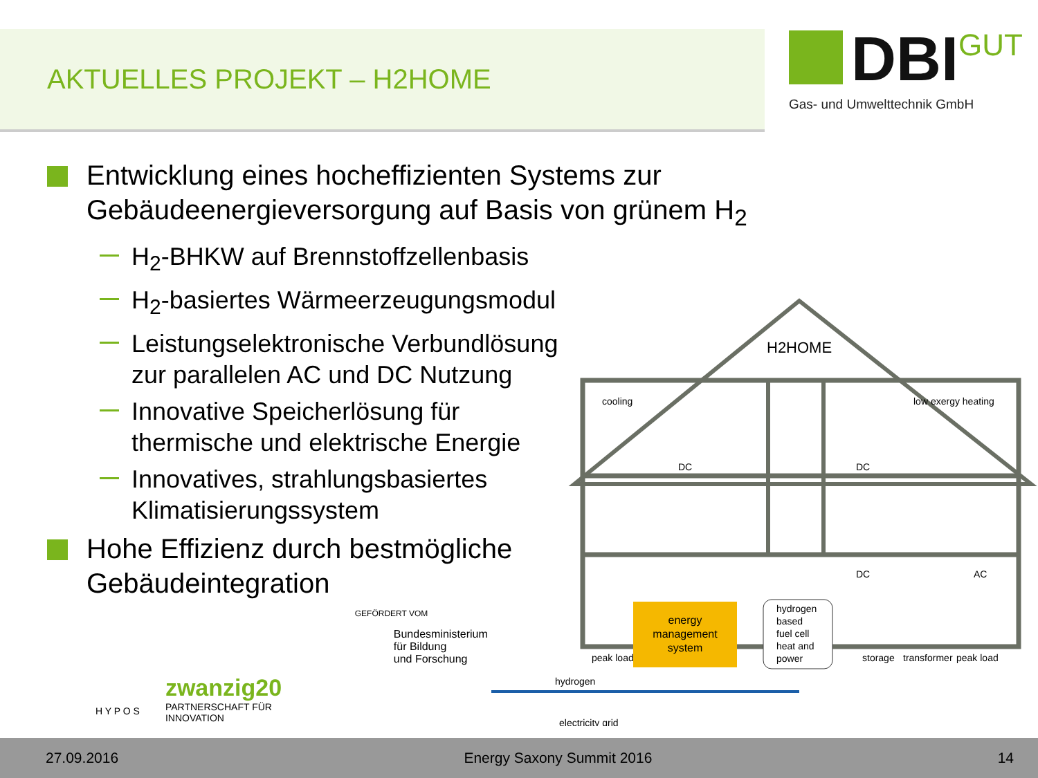AKTUELLES PROJEKT – H2HOME
DBI GUT
Gas- und Umwelttechnik GmbH
Entwicklung eines hocheffizienten Systems zur Gebäudeenergieversorgung auf Basis von grünem H<sub>2</sub>
H<sub>2</sub>-BHKW auf Brennstoffzellenbasis
H<sub>2</sub>-basiertes Wärmeerzeugungsmodul
Leistungselektronische Verbundlösung
zur parallelen AC und DC Nutzung
Innovative Speicherlösung für
thermische und elektrische Energie
Innovatives, strahlungsbasiertes
Klimatisierungssystem
Hohe Effizienz durch bestmögliche
Gebäudeintegration
H2HOME
cooling
low exergy heating
DC
DC
DC
AC
energy
management
system
hydrogen
based
fuel cell
heat and
power
peak load
storage
transformer
peak load
hydrogen
electricity grid
H Y P O S zwanzig20
PARTNERSCHAFT FÜR INNOVATION GEFÖRDERT VOM
Bundesministerium
für Bildung
und Forschung
27.09.2016 Energy Saxony Summit 2016 14